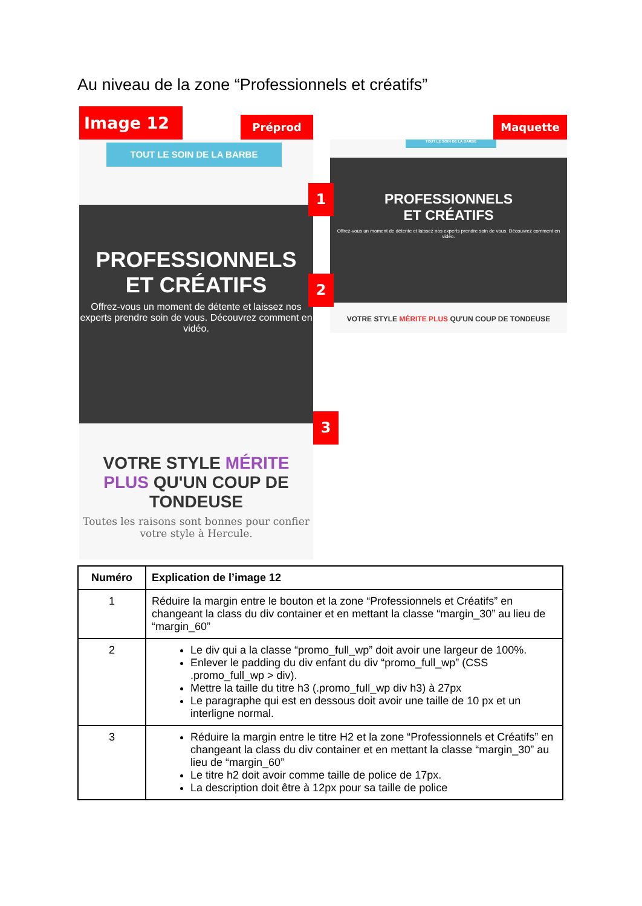Au niveau de la zone “Professionnels et créatifs”
Image 12 Préprod Maquette
TOUT LE SOIN DE LA BARBE
PROFESSIONNELS
ET CRÉATIFS
Offrez-vous un moment de détente et laissez nos experts prendre soin de vous. Découvrez comment en vidéo.
VOTRE STYLE MÉRITE PLUS QU'UN COUP DE TONDEUSE
Toutes les raisons sont bonnes pour confier votre style à Hercule.
TOUT LE SOIN DE LA BARBE
PROFESSIONNELS
ET CRÉATIFS
Offrez-vous un moment de détente et laissez nos experts prendre soin de vous. Découvrez comment en vidéo.
VOTRE STYLE MÉRITE PLUS QU'UN COUP DE TONDEUSE
1
2
3
| Numéro | Explication de l’image 12 |
| --- | --- |
| 1 | Réduire la margin entre le bouton et la zone “Professionnels et Créatifs” en changeant la class du div container et en mettant la classe “margin_30” au lieu de “margin_60” |
| 2 | Le div qui a la classe “promo_full_wp” doit avoir une largeur de 100%. Enlever le padding du div enfant du div “promo_full_wp” (CSS .promo_full_wp > div). Mettre la taille du titre h3 (.promo_full_wp div h3) à 27px Le paragraphe qui est en dessous doit avoir une taille de 10 px et un interligne normal. |
| 3 | Réduire la margin entre le titre H2 et la zone “Professionnels et Créatifs” en changeant la class du div container et en mettant la classe “margin_30” au lieu de “margin_60” Le titre h2 doit avoir comme taille de police de 17px. La description doit être à 12px pour sa taille de police |